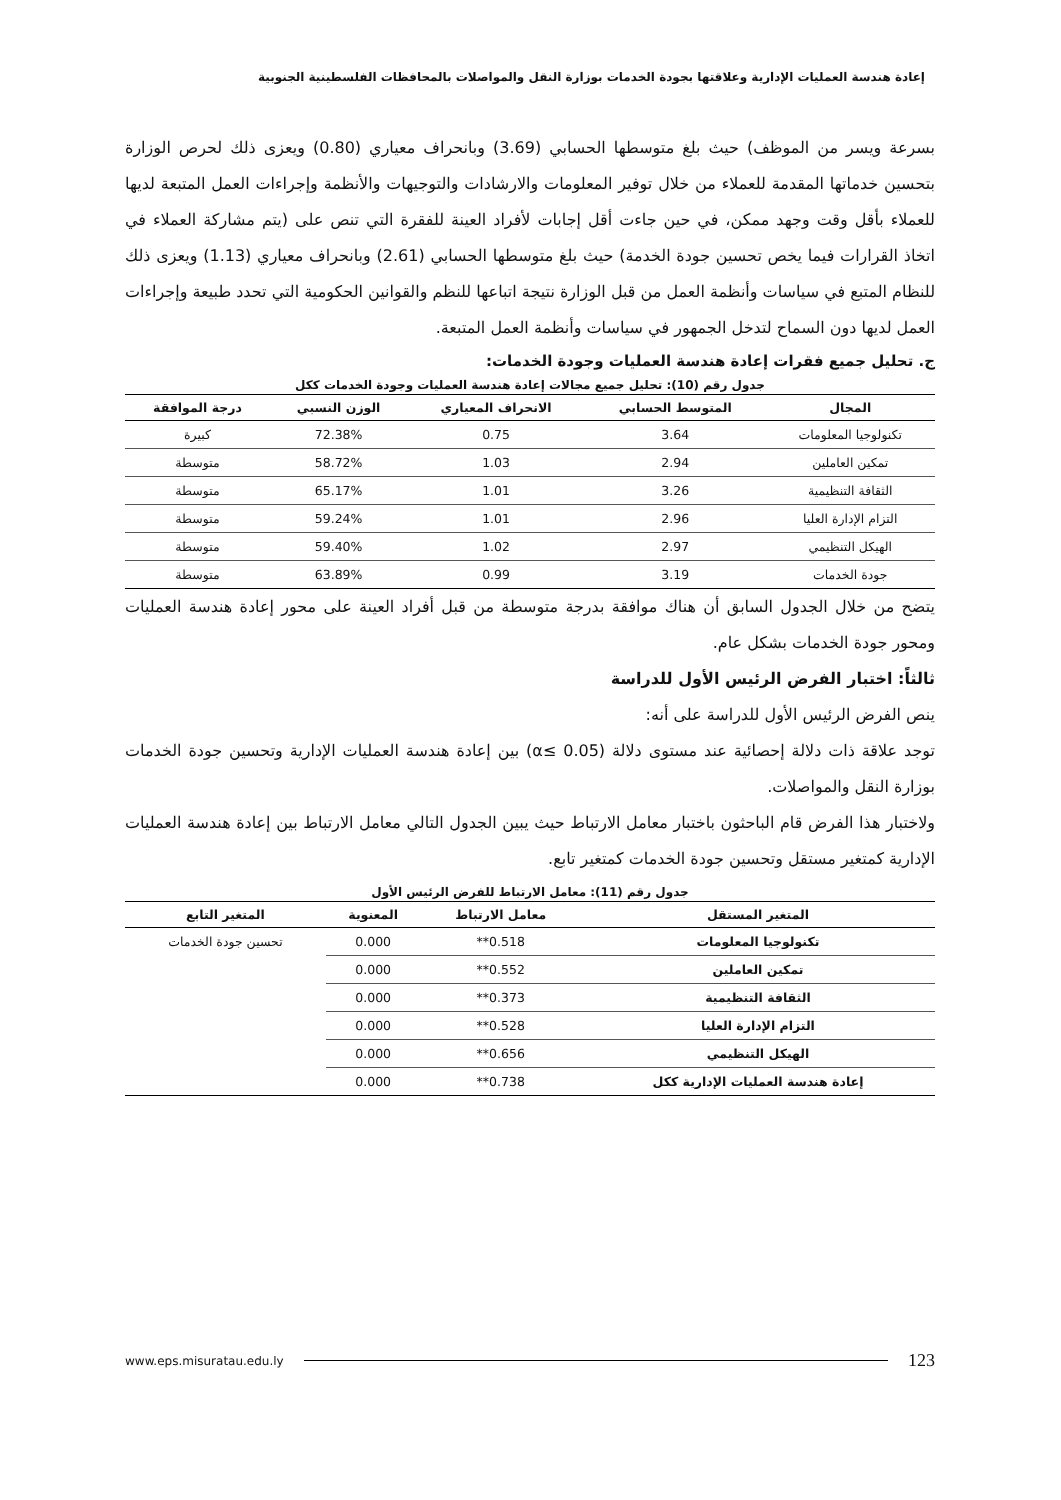إعادة هندسة العمليات الإدارية وعلاقتها بجودة الخدمات بوزارة النقل والمواصلات بالمحافظات الفلسطينية الجنوبية
بسرعة ويسر من الموظف) حيث بلغ متوسطها الحسابي (3.69) وبانحراف معياري (0.80) ويعزى ذلك لحرص الوزارة بتحسين خدماتها المقدمة للعملاء من خلال توفير المعلومات والارشادات والتوجيهات والأنظمة وإجراءات العمل المتبعة لديها للعملاء بأقل وقت وجهد ممكن، في حين جاءت أقل إجابات لأفراد العينة للفقرة التي تنص على (يتم مشاركة العملاء في اتخاذ القرارات فيما يخص تحسين جودة الخدمة) حيث بلغ متوسطها الحسابي (2.61) وبانحراف معياري (1.13) ويعزى ذلك للنظام المتبع في سياسات وأنظمة العمل من قبل الوزارة نتيجة اتباعها للنظم والقوانين الحكومية التي تحدد طبيعة وإجراءات العمل لديها دون السماح لتدخل الجمهور في سياسات وأنظمة العمل المتبعة.
ج. تحليل جميع فقرات إعادة هندسة العمليات وجودة الخدمات:
جدول رقم (10): تحليل جميع مجالات إعادة هندسة العمليات وجودة الخدمات ككل
| المجال | المتوسط الحسابي | الانحراف المعياري | الوزن النسبي | درجة الموافقة |
| --- | --- | --- | --- | --- |
| تكنولوجيا المعلومات | 3.64 | 0.75 | 72.38% | كبيرة |
| تمكين العاملين | 2.94 | 1.03 | 58.72% | متوسطة |
| الثقافة التنظيمية | 3.26 | 1.01 | 65.17% | متوسطة |
| التزام الإدارة العليا | 2.96 | 1.01 | 59.24% | متوسطة |
| الهيكل التنظيمي | 2.97 | 1.02 | 59.40% | متوسطة |
| جودة الخدمات | 3.19 | 0.99 | 63.89% | متوسطة |
يتضح من خلال الجدول السابق أن هناك موافقة بدرجة متوسطة من قبل أفراد العينة على محور إعادة هندسة العمليات ومحور جودة الخدمات بشكل عام.
ثالثاً: اختبار الفرض الرئيس الأول للدراسة
ينص الفرض الرئيس الأول للدراسة على أنه:
توجد علاقة ذات دلالة إحصائية عند مستوى دلالة (α≤ 0.05) بين إعادة هندسة العمليات الإدارية وتحسين جودة الخدمات بوزارة النقل والمواصلات.
ولاختبار هذا الفرض قام الباحثون باختبار معامل الارتباط حيث يبين الجدول التالي معامل الارتباط بين إعادة هندسة العمليات الإدارية كمتغير مستقل وتحسين جودة الخدمات كمتغير تابع.
جدول رقم (11): معامل الارتباط للفرض الرئيس الأول
| المتغير المستقل | معامل الارتباط | المعنوية | المتغير التابع |
| --- | --- | --- | --- |
| تكنولوجيا المعلومات | 0.518** | 0.000 | تحسين جودة الخدمات |
| تمكين العاملين | 0.552** | 0.000 | |
| الثقافة التنظيمية | 0.373** | 0.000 | |
| التزام الإدارة العليا | 0.528** | 0.000 | |
| الهيكل التنظيمي | 0.656** | 0.000 | |
| إعادة هندسة العمليات الإدارية ككل | 0.738** | 0.000 | |
www.eps.misuratau.edu.ly 123